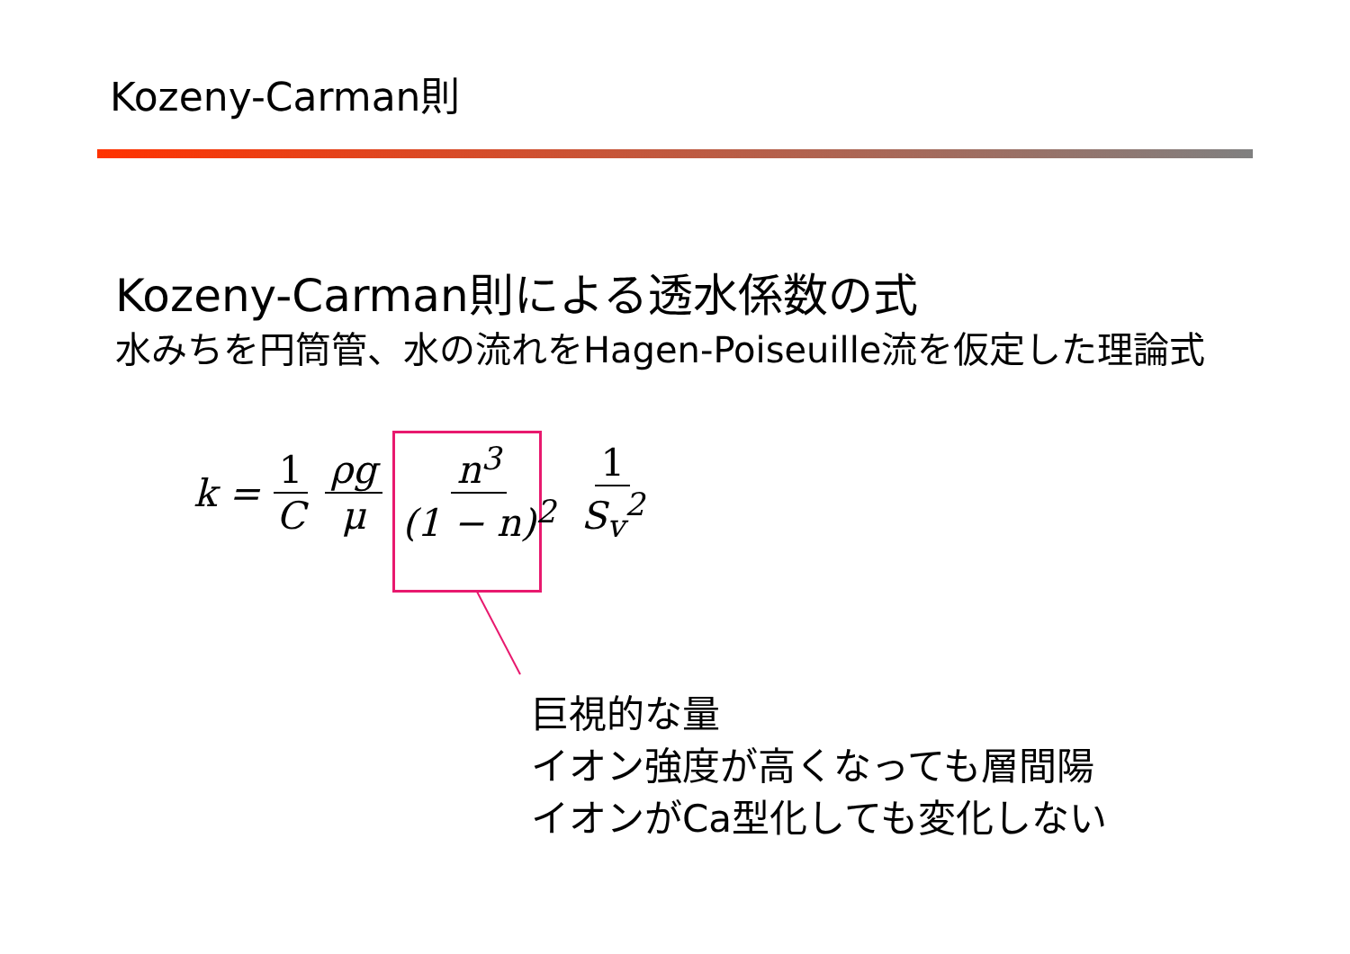Kozeny-Carman則
Kozeny-Carman則による透水係数の式
水みちを円筒管、水の流れをHagen-Poiseuille流を仮定した理論式
k = 1 C ρg μ n<sup>3</sup> (1 − n)<sup>2</sup> 1 S<sub>v</sub><sup>2</sup>
巨視的な量
イオン強度が高くなっても層間陽
イオンがCa型化しても変化しない